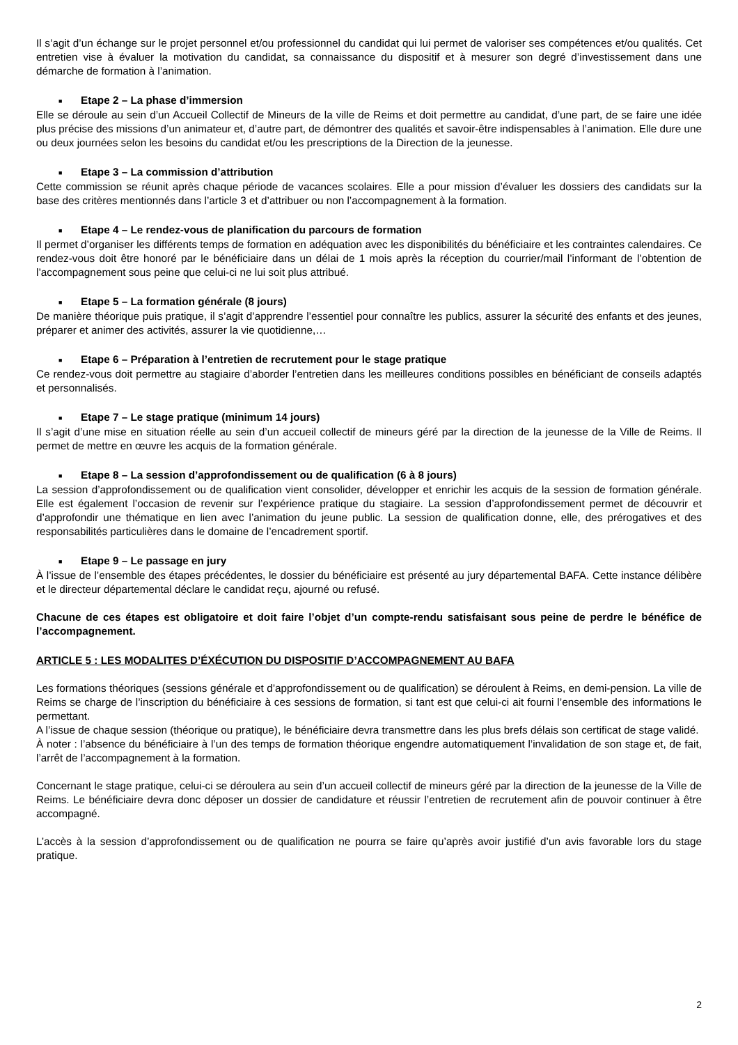Il s’agit d’un échange sur le projet personnel et/ou professionnel du candidat qui lui permet de valoriser ses compétences et/ou qualités. Cet entretien vise à évaluer la motivation du candidat, sa connaissance du dispositif et à mesurer son degré d’investissement dans une démarche de formation à l’animation.
■ Etape 2 – La phase d’immersion
Elle se déroule au sein d’un Accueil Collectif de Mineurs de la ville de Reims et doit permettre au candidat, d’une part, de se faire une idée plus précise des missions d’un animateur et, d’autre part, de démontrer des qualités et savoir-être indispensables à l’animation. Elle dure une ou deux journées selon les besoins du candidat et/ou les prescriptions de la Direction de la jeunesse.
■ Etape 3 – La commission d’attribution
Cette commission se réunit après chaque période de vacances scolaires. Elle a pour mission d’évaluer les dossiers des candidats sur la base des critères mentionnés dans l’article 3 et d’attribuer ou non l’accompagnement à la formation.
■ Etape 4 – Le rendez-vous de planification du parcours de formation
Il permet d’organiser les différents temps de formation en adéquation avec les disponibilités du bénéficiaire et les contraintes calendaires. Ce rendez-vous doit être honoré par le bénéficiaire dans un délai de 1 mois après la réception du courrier/mail l’informant de l’obtention de l’accompagnement sous peine que celui-ci ne lui soit plus attribué.
■ Etape 5 – La formation générale (8 jours)
De manière théorique puis pratique, il s’agit d’apprendre l’essentiel pour connaître les publics, assurer la sécurité des enfants et des jeunes, préparer et animer des activités, assurer la vie quotidienne,…
■ Etape 6 – Préparation à l’entretien de recrutement pour le stage pratique
Ce rendez-vous doit permettre au stagiaire d’aborder l’entretien dans les meilleures conditions possibles en bénéficiant de conseils adaptés et personnalisés.
■ Etape 7 – Le stage pratique (minimum 14 jours)
Il s’agit d’une mise en situation réelle au sein d’un accueil collectif de mineurs géré par la direction de la jeunesse de la Ville de Reims. Il permet de mettre en œuvre les acquis de la formation générale.
■ Etape 8 – La session d’approfondissement ou de qualification (6 à 8 jours)
La session d’approfondissement ou de qualification vient consolider, développer et enrichir les acquis de la session de formation générale. Elle est également l’occasion de revenir sur l’expérience pratique du stagiaire. La session d’approfondissement permet de découvrir et d’approfondir une thématique en lien avec l’animation du jeune public. La session de qualification donne, elle, des prérogatives et des responsabilités particulières dans le domaine de l’encadrement sportif.
■ Etape 9 – Le passage en jury
À l’issue de l’ensemble des étapes précédentes, le dossier du bénéficiaire est présenté au jury départemental BAFA. Cette instance délibère et le directeur départemental déclare le candidat reçu, ajourné ou refusé.
Chacune de ces étapes est obligatoire et doit faire l’objet d’un compte-rendu satisfaisant sous peine de perdre le bénéfice de l’accompagnement.
ARTICLE 5 : LES MODALITES D’ÉXÉCUTION DU DISPOSITIF D’ACCOMPAGNEMENT AU BAFA
Les formations théoriques (sessions générale et d’approfondissement ou de qualification) se déroulent à Reims, en demi-pension. La ville de Reims se charge de l’inscription du bénéficiaire à ces sessions de formation, si tant est que celui-ci ait fourni l’ensemble des informations le permettant.
A l’issue de chaque session (théorique ou pratique), le bénéficiaire devra transmettre dans les plus brefs délais son certificat de stage validé.
À noter : l’absence du bénéficiaire à l’un des temps de formation théorique engendre automatiquement l’invalidation de son stage et, de fait, l’arrêt de l’accompagnement à la formation.
Concernant le stage pratique, celui-ci se déroulera au sein d’un accueil collectif de mineurs géré par la direction de la jeunesse de la Ville de Reims. Le bénéficiaire devra donc déposer un dossier de candidature et réussir l’entretien de recrutement afin de pouvoir continuer à être accompagné.
L’accès à la session d’approfondissement ou de qualification ne pourra se faire qu’après avoir justifié d’un avis favorable lors du stage pratique.
2